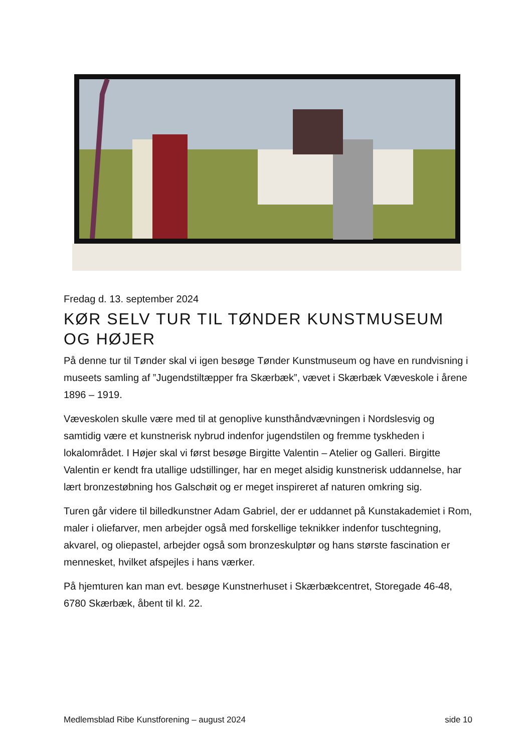Fredag d. 13. september 2024
KØR SELV TUR TIL TØNDER KUNSTMUSEUM OG HØJER
På denne tur til Tønder skal vi igen besøge Tønder Kunstmuseum og have en rundvisning i museets samling af ”Jugendstiltæpper fra Skærbæk”, vævet i Skærbæk Væveskole i årene 1896 – 1919.
Væveskolen skulle være med til at genoplive kunsthåndvævningen i Nordslesvig og samtidig være et kunstnerisk nybrud indenfor jugendstilen og fremme tyskheden i lokalområdet. I Højer skal vi først besøge Birgitte Valentin – Atelier og Galleri. Birgitte Valentin er kendt fra utallige udstillinger, har en meget alsidig kunstnerisk uddannelse, har lært bronzestøbning hos Galschøit og er meget inspireret af naturen omkring sig.
Turen går videre til billedkunstner Adam Gabriel, der er uddannet på Kunstakademiet i Rom, maler i oliefarver, men arbejder også med forskellige teknikker indenfor tuschtegning, akvarel, og oliepastel, arbejder også som bronzeskulptør og hans største fascination er mennesket, hvilket afspejles i hans værker.
På hjemturen kan man evt. besøge Kunstnerhuset i Skærbækcentret, Storegade 46-48, 6780 Skærbæk, åbent til kl. 22.
Medlemsblad Ribe Kunstforening – august 2024 side 10